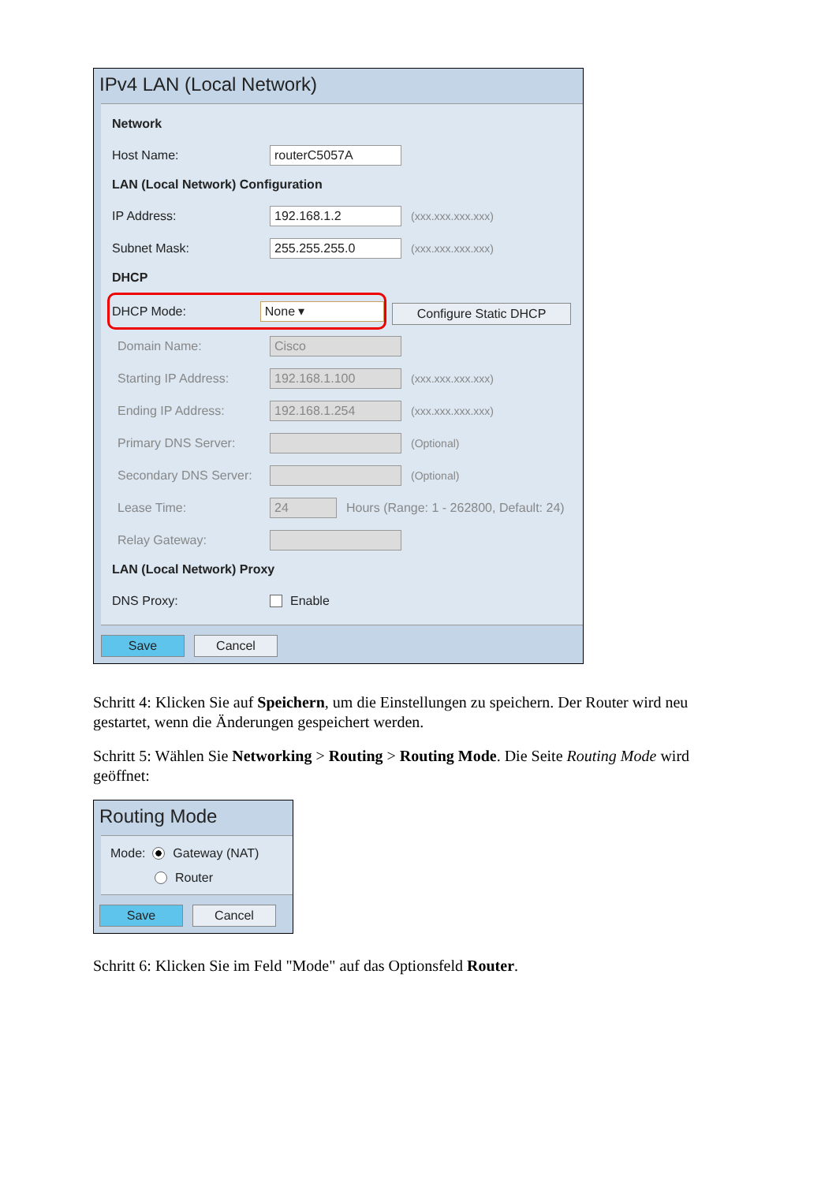IPv4 LAN (Local Network)
Network
Host Name: routerC5057A
LAN (Local Network) Configuration
IP Address: 192.168.1.2 (xxx.xxx.xxx.xxx)
Subnet Mask: 255.255.255.0 (xxx.xxx.xxx.xxx)
DHCP
DHCP Mode: None ▾
Configure Static DHCP
Domain Name: Cisco
Starting IP Address: 192.168.1.100 (xxx.xxx.xxx.xxx)
Ending IP Address: 192.168.1.254 (xxx.xxx.xxx.xxx)
Primary DNS Server: (Optional)
Secondary DNS Server: (Optional)
Lease Time: 24 Hours (Range: 1 - 262800, Default: 24)
Relay Gateway:
LAN (Local Network) Proxy
DNS Proxy: Enable
Save Cancel
Schritt 4: Klicken Sie auf Speichern, um die Einstellungen zu speichern. Der Router wird neu gestartet, wenn die Änderungen gespeichert werden.
Schritt 5: Wählen Sie Networking > Routing > Routing Mode. Die Seite Routing Mode wird geöffnet:
Routing Mode
Mode: Gateway (NAT)
Router
Save Cancel
Schritt 6: Klicken Sie im Feld "Mode" auf das Optionsfeld Router.